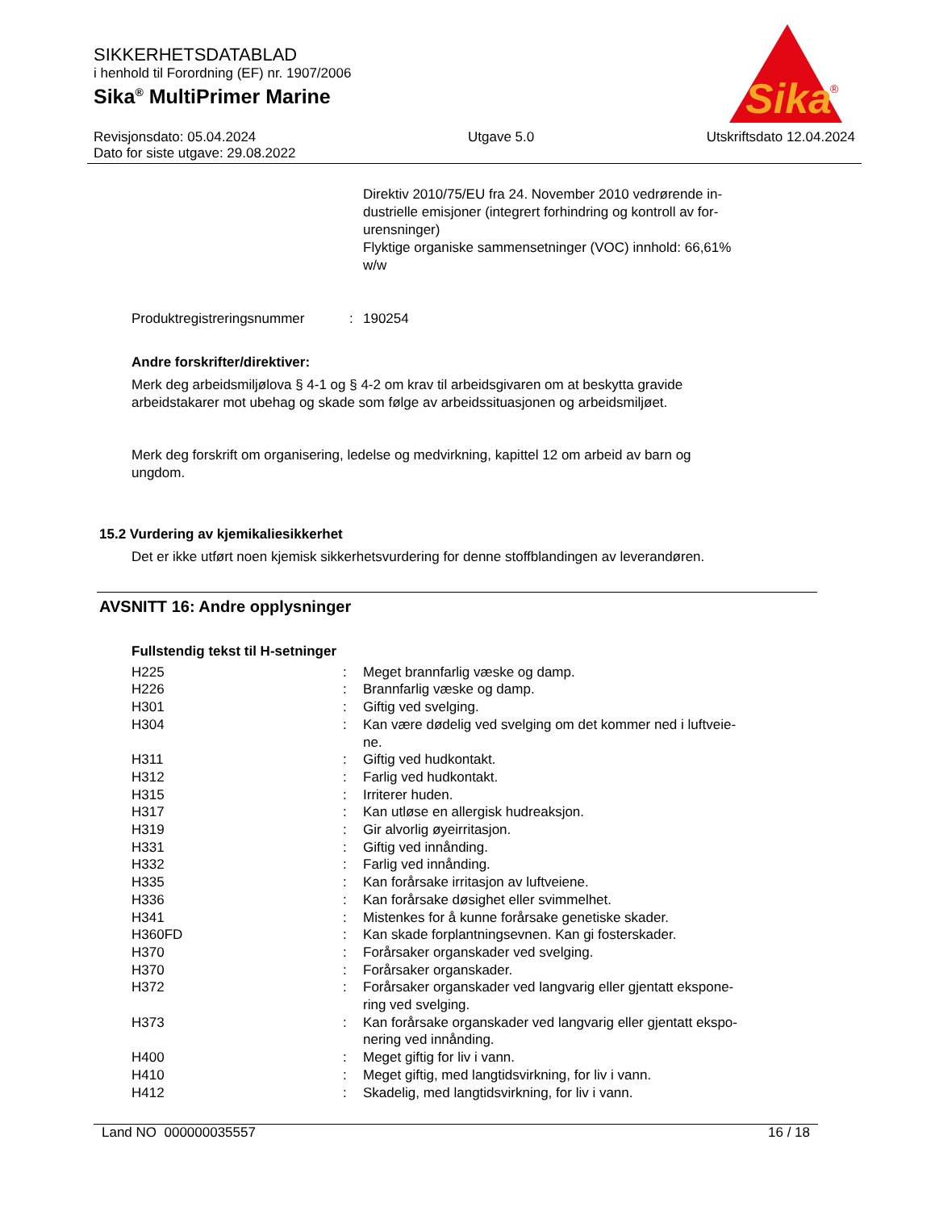SIKKERHETSDATABLAD
i henhold til Forordning (EF) nr. 1907/2006
Sika<sup>®</sup> MultiPrimer Marine
Revisjonsdato: 05.04.2024
Dato for siste utgave: 29.08.2022
Utgave 5.0 Utskriftsdato 12.04.2024
Sika
®
Direktiv 2010/75/EU fra 24. November 2010 vedrørende in-
dustrielle emisjoner (integrert forhindring og kontroll av for-
urensninger)
Flyktige organiske sammensetninger (VOC) innhold: 66,61%
w/w
| Produktregistreringsnummer | : | 190254 |
Andre forskrifter/direktiver:
Merk deg arbeidsmiljølova § 4-1 og § 4-2 om krav til arbeidsgivaren om at beskytta gravide
arbeidstakarer mot ubehag og skade som følge av arbeidssituasjonen og arbeidsmiljøet.
Merk deg forskrift om organisering, ledelse og medvirkning, kapittel 12 om arbeid av barn og
ungdom.
15.2 Vurdering av kjemikaliesikkerhet
Det er ikke utført noen kjemisk sikkerhetsvurdering for denne stoffblandingen av leverandøren.
AVSNITT 16: Andre opplysninger
Fullstendig tekst til H-setninger
| H225 | : | Meget brannfarlig væske og damp. |
| H226 | : | Brannfarlig væske og damp. |
| H301 | : | Giftig ved svelging. |
| H304 | : | Kan være dødelig ved svelging om det kommer ned i luftveie- ne. |
| H311 | : | Giftig ved hudkontakt. |
| H312 | : | Farlig ved hudkontakt. |
| H315 | : | Irriterer huden. |
| H317 | : | Kan utløse en allergisk hudreaksjon. |
| H319 | : | Gir alvorlig øyeirritasjon. |
| H331 | : | Giftig ved innånding. |
| H332 | : | Farlig ved innånding. |
| H335 | : | Kan forårsake irritasjon av luftveiene. |
| H336 | : | Kan forårsake døsighet eller svimmelhet. |
| H341 | : | Mistenkes for å kunne forårsake genetiske skader. |
| H360FD | : | Kan skade forplantningsevnen. Kan gi fosterskader. |
| H370 | : | Forårsaker organskader ved svelging. |
| H370 | : | Forårsaker organskader. |
| H372 | : | Forårsaker organskader ved langvarig eller gjentatt ekspone- ring ved svelging. |
| H373 | : | Kan forårsake organskader ved langvarig eller gjentatt ekspo- nering ved innånding. |
| H400 | : | Meget giftig for liv i vann. |
| H410 | : | Meget giftig, med langtidsvirkning, for liv i vann. |
| H412 | : | Skadelig, med langtidsvirkning, for liv i vann. |
Land NO 000000035557 16 / 18